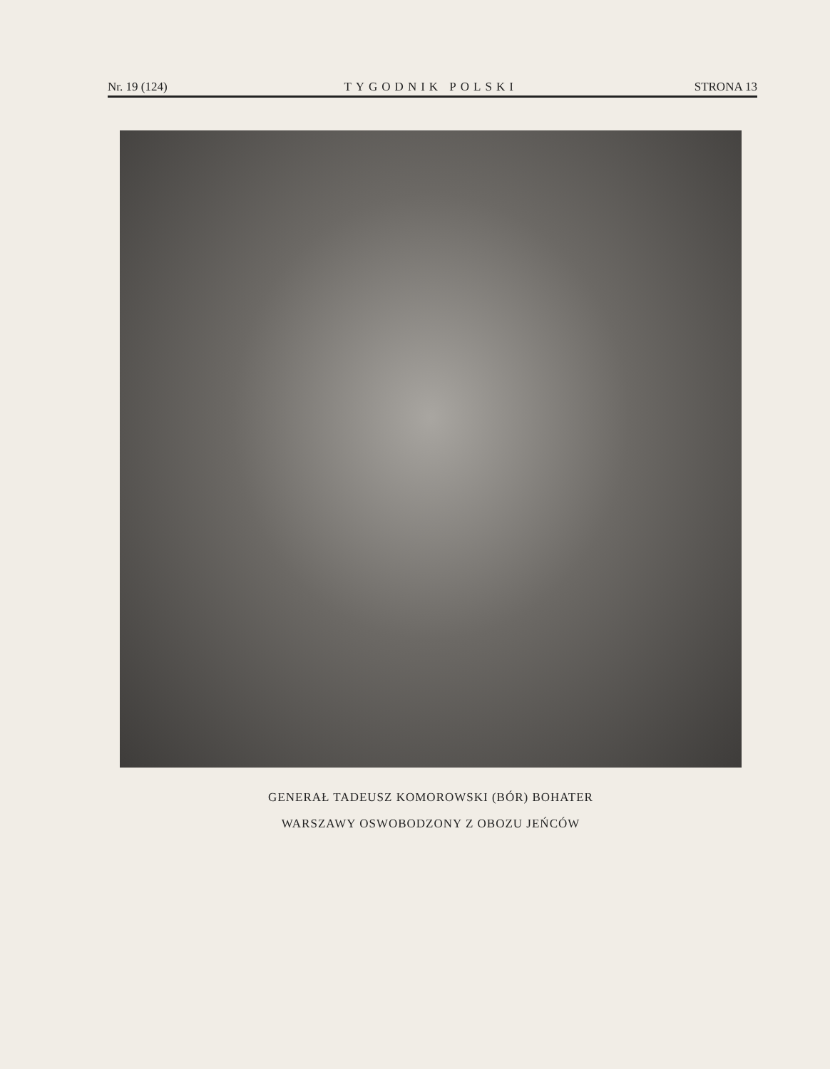Nr. 19 (124) TYGODNIK POLSKI STRONA 13
GENERAŁ TADEUSZ KOMOROWSKI (BÓR) BOHATER
WARSZAWY OSWOBODZONY Z OBOZU JEŃCÓW